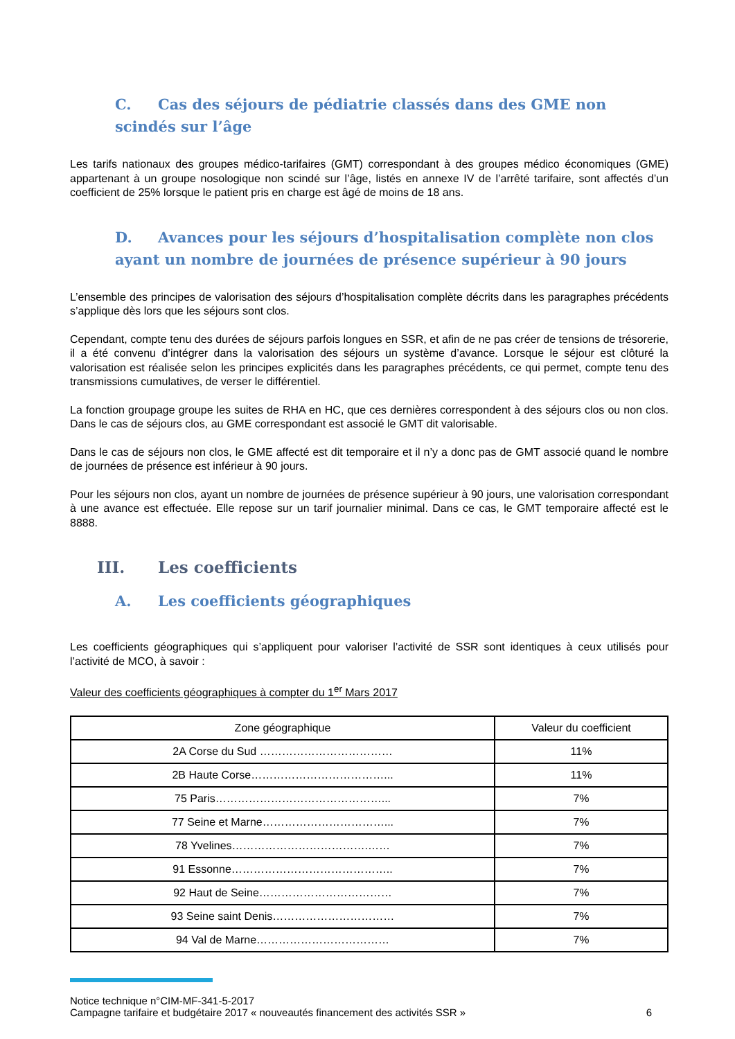C. Cas des séjours de pédiatrie classés dans des GME non scindés sur l’âge
Les tarifs nationaux des groupes médico-tarifaires (GMT) correspondant à des groupes médico économiques (GME) appartenant à un groupe nosologique non scindé sur l’âge, listés en annexe IV de l’arrêté tarifaire, sont affectés d’un coefficient de 25% lorsque le patient pris en charge est âgé de moins de 18 ans.
D. Avances pour les séjours d’hospitalisation complète non clos ayant un nombre de journées de présence supérieur à 90 jours
L’ensemble des principes de valorisation des séjours d’hospitalisation complète décrits dans les paragraphes précédents s’applique dès lors que les séjours sont clos.
Cependant, compte tenu des durées de séjours parfois longues en SSR, et afin de ne pas créer de tensions de trésorerie, il a été convenu d’intégrer dans la valorisation des séjours un système d’avance. Lorsque le séjour est clôturé la valorisation est réalisée selon les principes explicités dans les paragraphes précédents, ce qui permet, compte tenu des transmissions cumulatives, de verser le différentiel.
La fonction groupage groupe les suites de RHA en HC, que ces dernières correspondent à des séjours clos ou non clos. Dans le cas de séjours clos, au GME correspondant est associé le GMT dit valorisable.
Dans le cas de séjours non clos, le GME affecté est dit temporaire et il n’y a donc pas de GMT associé quand le nombre de journées de présence est inférieur à 90 jours.
Pour les séjours non clos, ayant un nombre de journées de présence supérieur à 90 jours, une valorisation correspondant à une avance est effectuée. Elle repose sur un tarif journalier minimal. Dans ce cas, le GMT temporaire affecté est le 8888.
III. Les coefficients
A. Les coefficients géographiques
Les coefficients géographiques qui s’appliquent pour valoriser l’activité de SSR sont identiques à ceux utilisés pour l’activité de MCO, à savoir :
Valeur des coefficients géographiques à compter du 1<sup>er</sup> Mars 2017
| Zone géographique | Valeur du coefficient |
| --- | --- |
| 2A Corse du Sud ……………………………… | 11% |
| 2B Haute Corse………………………………... | 11% |
| 75 Paris………………………………………... | 7% |
| 77 Seine et Marne……………………………... | 7% |
| 78 Yvelines……………………………….…… | 7% |
| 91 Essonne…………………………………….. | 7% |
| 92 Haut de Seine……………………………… | 7% |
| 93 Seine saint Denis…………………………… | 7% |
| 94 Val de Marne……………………………… | 7% |
Notice technique n°CIM-MF-341-5-2017
Campagne tarifaire et budgétaire 2017 « nouveautés financement des activités SSR » 6